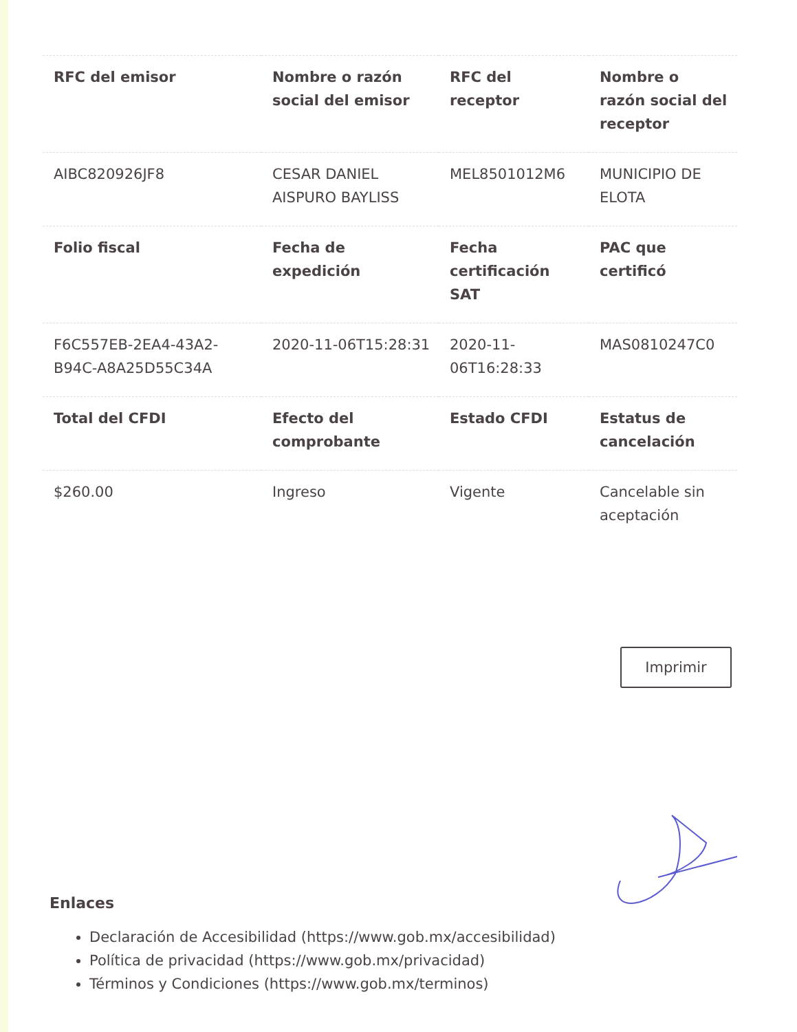| RFC del emisor | Nombre o razón social del emisor | RFC del receptor | Nombre o razón social del receptor |
| --- | --- | --- | --- |
| AIBC820926JF8 | CESAR DANIEL AISPURO BAYLISS | MEL8501012M6 | MUNICIPIO DE ELOTA |
| Folio fiscal | Fecha de expedición | Fecha certificación SAT | PAC que certificó |
| F6C557EB-2EA4-43A2-B94C-A8A25D55C34A | 2020-11-06T15:28:31 | 2020-11-06T16:28:33 | MAS0810247C0 |
| Total del CFDI | Efecto del comprobante | Estado CFDI | Estatus de cancelación |
| $260.00 | Ingreso | Vigente | Cancelable sin aceptación |
Imprimir
Enlaces
Declaración de Accesibilidad (https://www.gob.mx/accesibilidad)
Política de privacidad (https://www.gob.mx/privacidad)
Términos y Condiciones (https://www.gob.mx/terminos)